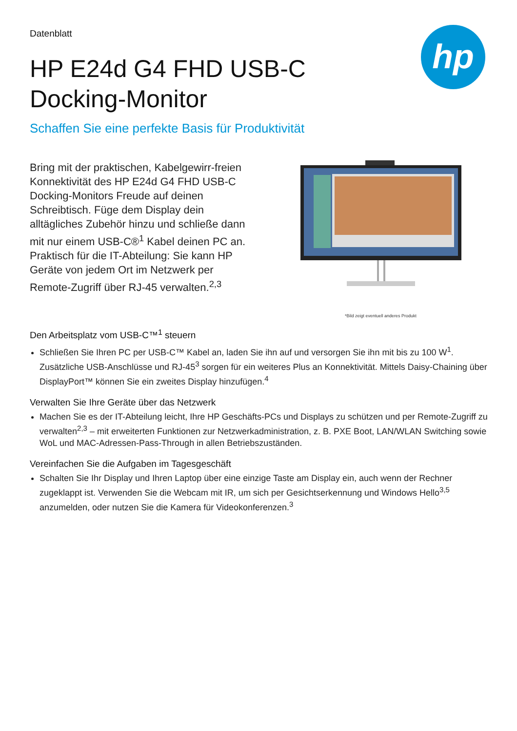hp
Datenblatt
HP E24d G4 FHD USB-C Docking-Monitor
Schaffen Sie eine perfekte Basis für Produktivität
Bring mit der praktischen, Kabelgewirr-freien Konnektivität des HP E24d G4 FHD USB-C Docking-Monitors Freude auf deinen Schreibtisch. Füge dem Display dein alltägliches Zubehör hinzu und schließe dann mit nur einem USB-C®<sup>1</sup> Kabel deinen PC an. Praktisch für die IT-Abteilung: Sie kann HP Geräte von jedem Ort im Netzwerk per Remote-Zugriff über RJ-45 verwalten.<sup>2,3</sup>
*Bild zeigt eventuell anderes Produkt
Den Arbeitsplatz vom USB-C™<sup>1</sup> steuern
Schließen Sie Ihren PC per USB-C™ Kabel an, laden Sie ihn auf und versorgen Sie ihn mit bis zu 100 W<sup>1</sup>. Zusätzliche USB-Anschlüsse und RJ-45<sup>3</sup> sorgen für ein weiteres Plus an Konnektivität. Mittels Daisy-Chaining über DisplayPort™ können Sie ein zweites Display hinzufügen.<sup>4</sup>
Verwalten Sie Ihre Geräte über das Netzwerk
Machen Sie es der IT-Abteilung leicht, Ihre HP Geschäfts-PCs und Displays zu schützen und per Remote-Zugriff zu verwalten<sup>2,3</sup> – mit erweiterten Funktionen zur Netzwerkadministration, z. B. PXE Boot, LAN/WLAN Switching sowie WoL und MAC-Adressen-Pass-Through in allen Betriebszuständen.
Vereinfachen Sie die Aufgaben im Tagesgeschäft
Schalten Sie Ihr Display und Ihren Laptop über eine einzige Taste am Display ein, auch wenn der Rechner zugeklappt ist. Verwenden Sie die Webcam mit IR, um sich per Gesichtserkennung und Windows Hello<sup>3,5</sup> anzumelden, oder nutzen Sie die Kamera für Videokonferenzen.<sup>3</sup>